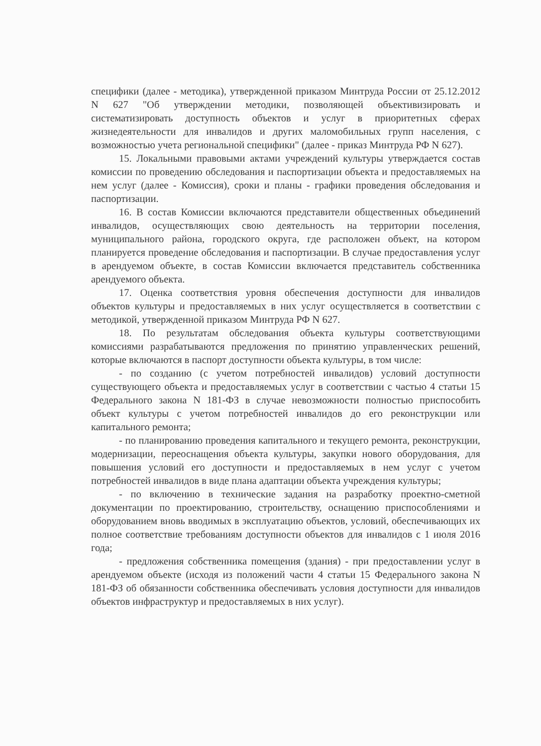специфики (далее - методика), утвержденной приказом Минтруда России от 25.12.2012 N 627 "Об утверждении методики, позволяющей объективизировать и систематизировать доступность объектов и услуг в приоритетных сферах жизнедеятельности для инвалидов и других маломобильных групп населения, с возможностью учета региональной специфики" (далее - приказ Минтруда РФ N 627).
15. Локальными правовыми актами учреждений культуры утверждается состав комиссии по проведению обследования и паспортизации объекта и предоставляемых на нем услуг (далее - Комиссия), сроки и планы - графики проведения обследования и паспортизации.
16. В состав Комиссии включаются представители общественных объединений инвалидов, осуществляющих свою деятельность на территории поселения, муниципального района, городского округа, где расположен объект, на котором планируется проведение обследования и паспортизации. В случае предоставления услуг в арендуемом объекте, в состав Комиссии включается представитель собственника арендуемого объекта.
17. Оценка соответствия уровня обеспечения доступности для инвалидов объектов культуры и предоставляемых в них услуг осуществляется в соответствии с методикой, утвержденной приказом Минтруда РФ N 627.
18. По результатам обследования объекта культуры соответствующими комиссиями разрабатываются предложения по принятию управленческих решений, которые включаются в паспорт доступности объекта культуры, в том числе:
- по созданию (с учетом потребностей инвалидов) условий доступности существующего объекта и предоставляемых услуг в соответствии с частью 4 статьи 15 Федерального закона N 181-ФЗ в случае невозможности полностью приспособить объект культуры с учетом потребностей инвалидов до его реконструкции или капитального ремонта;
- по планированию проведения капитального и текущего ремонта, реконструкции, модернизации, переоснащения объекта культуры, закупки нового оборудования, для повышения условий его доступности и предоставляемых в нем услуг с учетом потребностей инвалидов в виде плана адаптации объекта учреждения культуры;
- по включению в технические задания на разработку проектно-сметной документации по проектированию, строительству, оснащению приспособлениями и оборудованием вновь вводимых в эксплуатацию объектов, условий, обеспечивающих их полное соответствие требованиям доступности объектов для инвалидов с 1 июля 2016 года;
- предложения собственника помещения (здания) - при предоставлении услуг в арендуемом объекте (исходя из положений части 4 статьи 15 Федерального закона N 181-ФЗ об обязанности собственника обеспечивать условия доступности для инвалидов объектов инфраструктур и предоставляемых в них услуг).